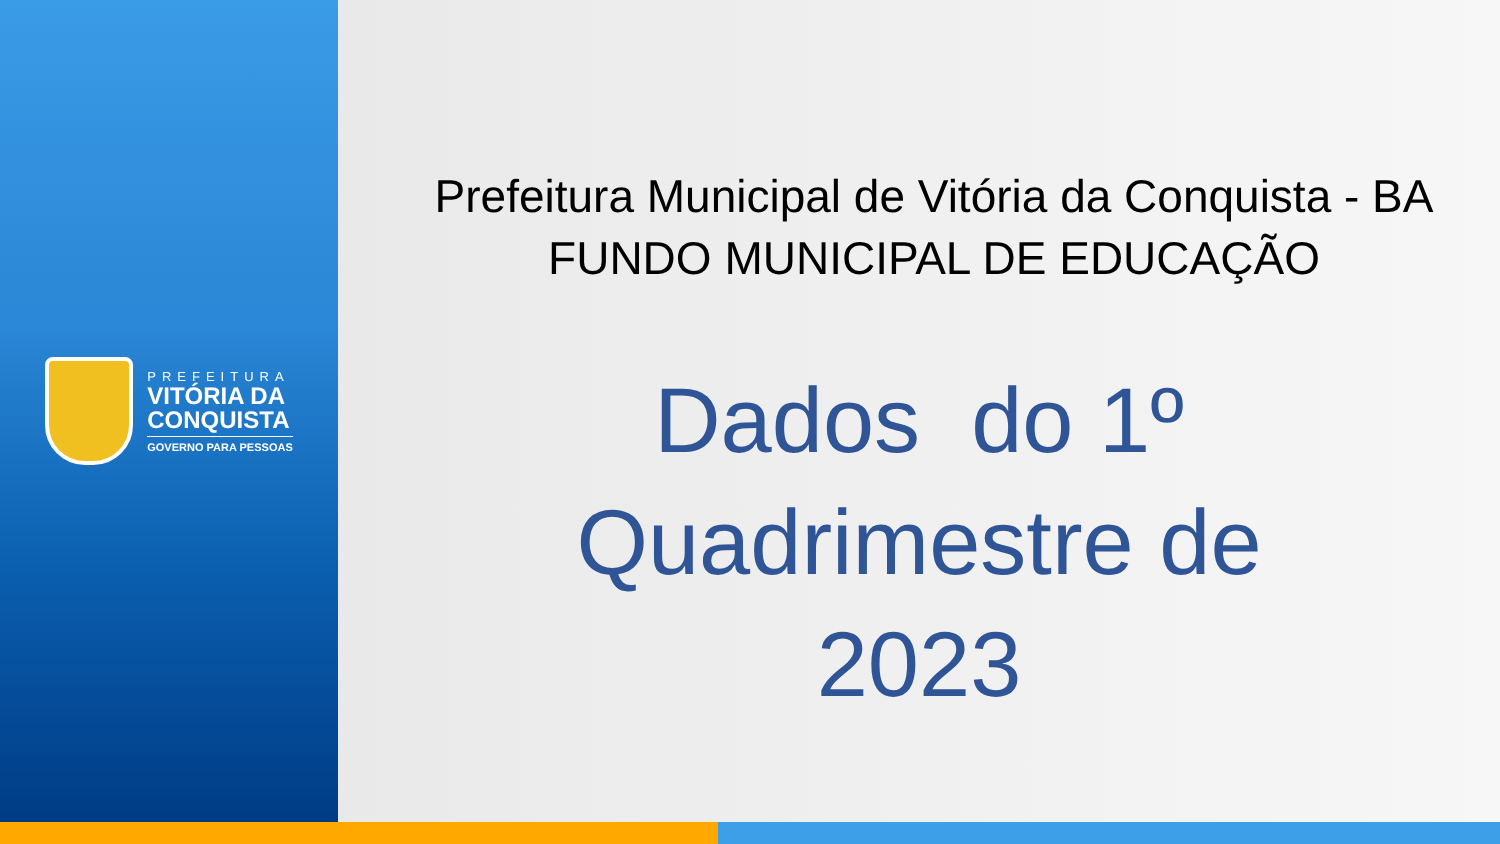PREFEITURA
VITÓRIA DA
CONQUISTA
GOVERNO PARA PESSOAS
Prefeitura Municipal de Vitória da Conquista - BA
FUNDO MUNICIPAL DE EDUCAÇÃO
Dados do 1º
Quadrimestre de
2023